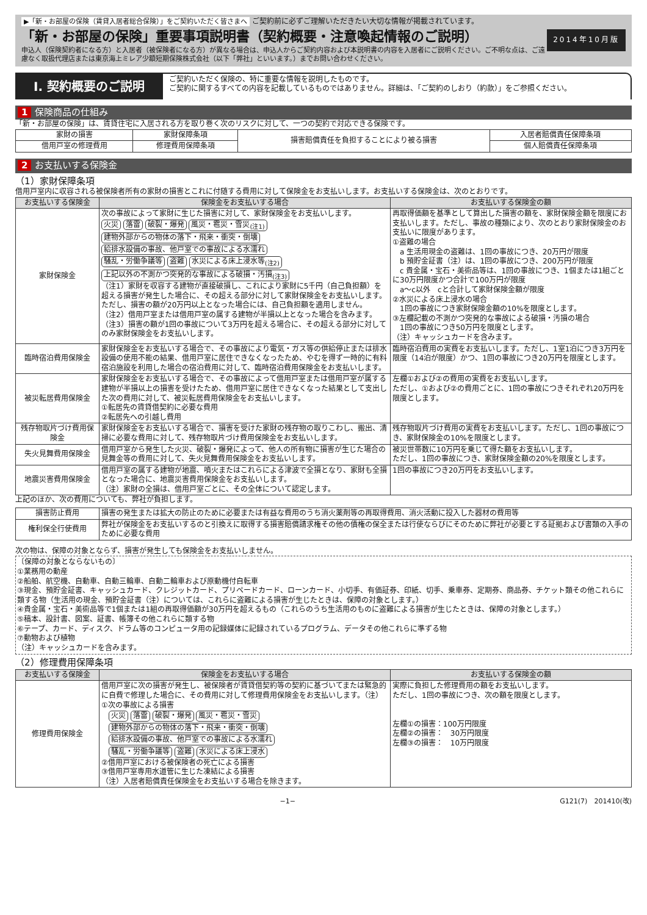2014年10月版
▶「新・お部屋の保険（賃貸入居者総合保険）」をご契約いただく皆さまへ ご契約前に必ずご理解いただきたい大切な情報が掲載されています。
「新・お部屋の保険」重要事項説明書（契約概要・注意喚起情報のご説明）
申込人（保険契約者になる方）と入居者（被保険者になる方）が異なる場合は、申込人からご契約内容および本説明書の内容を入居者にご説明ください。ご不明な点は、ご遠慮なく取扱代理店または東京海上ミレア少額短期保険株式会社（以下「弊社」といいます。）までお問い合わせください。
Ⅰ. 契約概要のご説明
ご契約いただく保険の、特に重要な情報を説明したものです。
ご契約に関するすべての内容を記載しているものではありません。詳細は、「ご契約のしおり（約款）」をご参照ください。
1 保険商品の仕組み
「新・お部屋の保険」は、賃貸住宅に入居される方を取り巻く次のリスクに対して、一つの契約で対応できる保険です。
| 家財の損害 | 家財保障条項 | 損害賠償責任を負担することにより被る損害 | 入居者賠償責任保障条項 |
| 借用戸室の修理費用 | 修理費用保障条項 | | 個人賠償責任保障条項 |
2 お支払いする保険金
（1）家財保障条項
借用戸室内に収容される被保険者所有の家財の損害とこれに付随する費用に対して保険金をお支払いします。お支払いする保険金は、次のとおりです。
| お支払いする保険金 | 保険金をお支払いする場合 | お支払いする保険金の額 |
| --- | --- | --- |
| 家財保険金 | 次の事故によって家財に生じた損害に対して、家財保険金をお支払いします。 火災 落雷 破裂・爆発 風災・雹災・雪災<sub>(注1)</sub> 建物外部からの物体の落下・飛来・衝突・倒壊 給排水設備の事故、他戸室での事故による水濡れ 騒乱・労働争議等 盗難 水災による床上浸水等<sub>(注2)</sub> 上記以外の不測かつ突発的な事故による破損・汚損<sub>(注3)</sub> （注1）家財を収容する建物が直接破損し、これにより家財に5千円（自己負担額）を超える損害が発生した場合に、その超える部分に対して家財保険金をお支払いします。ただし、損害の額が20万円以上となった場合には、自己負担額を適用しません。 （注2）借用戸室または借用戸室の属する建物が半損以上となった場合を含みます。 （注3）損害の額が1回の事故について3万円を超える場合に、その超える部分に対してのみ家財保険金をお支払いします。 | 再取得価額を基準として算出した損害の額を、家財保険金額を限度にお支払いします。ただし、事故の種類により、次のとおり家財保険金のお支払いに限度があります。 ①盗難の場合 a 生活用現金の盗難は、1回の事故につき、20万円が限度 b 預貯金証書（注）は、1回の事故につき、200万円が限度 c 貴金属・宝石・美術品等は、1回の事故につき、1個または1組ごとに30万円限度かつ合計で100万円が限度 a〜c以外 cと合計して家財保険金額が限度 ②水災による床上浸水の場合 1回の事故につき家財保険金額の10%を限度とします。 ③左欄記載の不測かつ突発的な事故による破損・汚損の場合 1回の事故につき50万円を限度とします。 （注）キャッシュカードを含みます。 |
| 臨時宿泊費用保険金 | 家財保険金をお支払いする場合で、その事故により電気・ガス等の供給停止または排水設備の使用不能の結果、借用戸室に居住できなくなったため、やむを得ず一時的に有料宿泊施設を利用した場合の宿泊費用に対して、臨時宿泊費用保険金をお支払いします。 | 臨時宿泊費用の実費をお支払いします。ただし、1室1泊につき3万円を限度（14泊が限度）かつ、1回の事故につき20万円を限度とします。 |
| 被災転居費用保険金 | 家財保険金をお支払いする場合で、その事故によって借用戸室または借用戸室が属する建物が半損以上の損害を受けたため、借用戸室に居住できなくなった結果として支出した次の費用に対して、被災転居費用保険金をお支払いします。 ①転居先の賃貸借契約に必要な費用 ②転居先への引越し費用 | 左欄①および②の費用の実費をお支払いします。 ただし、①および②の費用ごとに、1回の事故につきそれぞれ20万円を限度とします。 |
| 残存物取片づけ費用保険金 | 家財保険金をお支払いする場合で、損害を受けた家財の残存物の取りこわし、搬出、清掃に必要な費用に対して、残存物取片づけ費用保険金をお支払いします。 | 残存物取片づけ費用の実費をお支払いします。ただし、1回の事故につき、家財保険金の10%を限度とします。 |
| 失火見舞費用保険金 | 借用戸室から発生した火災、破裂・爆発によって、他人の所有物に損害が生じた場合の見舞金等の費用に対して、失火見舞費用保険金をお支払いします。 | 被災世帯数に10万円を乗じて得た額をお支払いします。 ただし、1回の事故につき、家財保険金額の20%を限度とします。 |
| 地震災害費用保険金 | 借用戸室の属する建物が地震、噴火またはこれらによる津波で全損となり、家財も全損となった場合に、地震災害費用保険金をお支払いします。 （注）家財の全損は、借用戸室ごとに、その全体について認定します。 | 1回の事故につき20万円をお支払いします。 |
上記のほか、次の費用についても、弊社が負担します。
| 損害防止費用 | 損害の発生または拡大の防止のために必要または有益な費用のうち消火薬剤等の再取得費用、消火活動に投入した器材の費用等 |
| 権利保全行使費用 | 弊社が保険金をお支払いするのと引換えに取得する損害賠償請求権その他の債権の保全または行使ならびにそのために弊社が必要とする証拠および書類の入手のために必要な費用 |
次の物は、保障の対象とならず、損害が発生しても保険金をお支払いしません。
〔保障の対象とならないもの〕
①業務用の動産
②船舶、航空機、自動車、自動三輪車、自動二輪車および原動機付自転車
③現金、預貯金証書、キャッシュカード、クレジットカード、プリペードカード、ローンカード、小切手、有価証券、印紙、切手、乗車券、定期券、商品券、チケット類その他これらに類する物（生活用の現金、預貯金証書（注）については、これらに盗難による損害が生じたときは、保障の対象とします。）
④貴金属・宝石・美術品等で1個または1組の再取得価額が30万円を超えるもの（これらのうち生活用のものに盗難による損害が生じたときは、保障の対象とします。）
⑤稿本、設計書、図案、証書、帳簿その他これらに類する物
⑥テープ、カード、ディスク、ドラム等のコンピュータ用の記録媒体に記録されているプログラム、データその他これらに準ずる物
⑦動物および植物
（注）キャッシュカードを含みます。
（2）修理費用保障条項
| お支払いする保険金 | 保険金をお支払いする場合 | お支払いする保険金の額 |
| --- | --- | --- |
| 修理費用保険金 | 借用戸室に次の損害が発生し、被保険者が賃貸借契約等の契約に基づいてまたは緊急的に自費で修理した場合に、その費用に対して修理費用保険金をお支払いします。（注） ①次の事故による損害 火災 落雷 破裂・爆発 風災・雹災・雪災 建物外部からの物体の落下・飛来・衝突・倒壊 給排水設備の事故、他戸室での事故による水濡れ 騒乱・労働争議等 盗難 水災による床上浸水 ②借用戸室における被保険者の死亡による損害 ③借用戸室専用水道管に生じた凍結による損害 （注）入居者賠償責任保険金をお支払いする場合を除きます。 | 実際に負担した修理費用の額をお支払いします。 ただし、1回の事故につき、次の額を限度とします。 左欄①の損害：100万円限度 左欄②の損害： 30万円限度 左欄③の損害： 10万円限度 |
−1− G121(7)　201410(改)